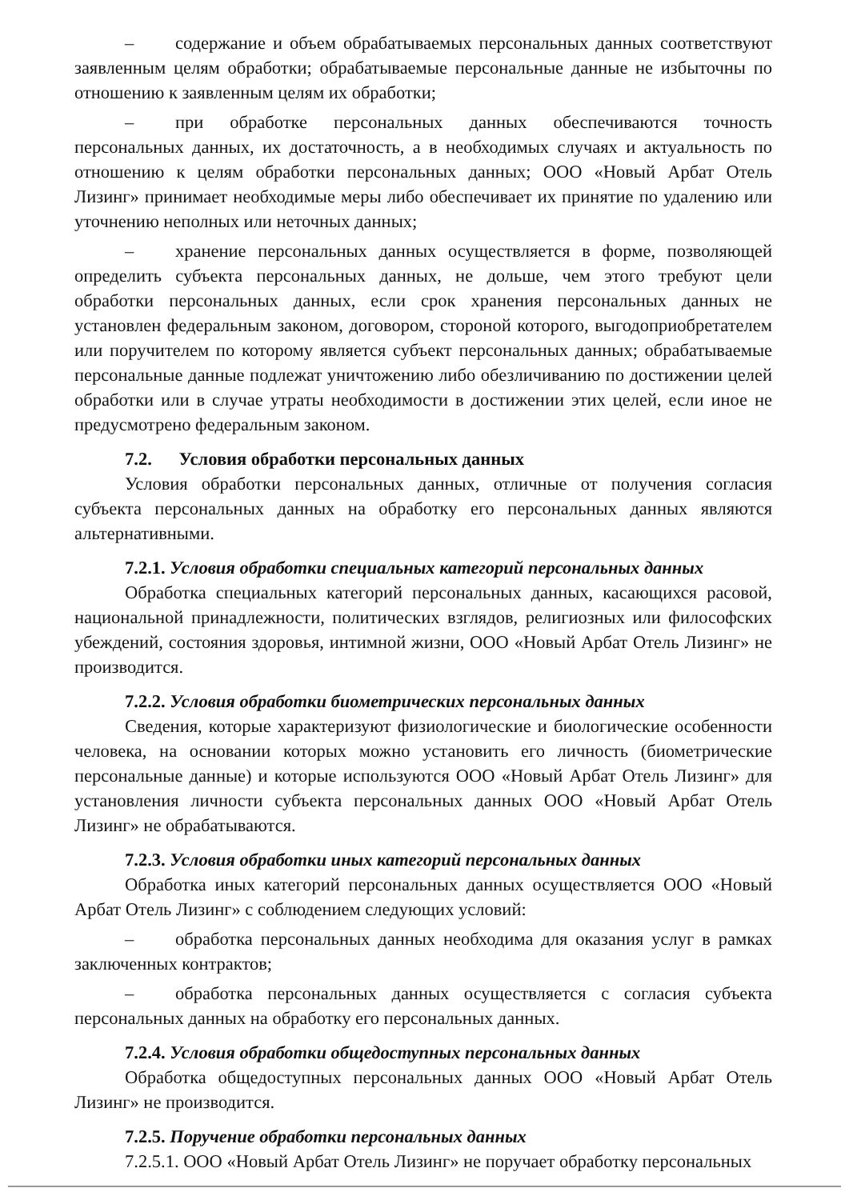– содержание и объем обрабатываемых персональных данных соответствуют заявленным целям обработки; обрабатываемые персональные данные не избыточны по отношению к заявленным целям их обработки;
– при обработке персональных данных обеспечиваются точность персональных данных, их достаточность, а в необходимых случаях и актуальность по отношению к целям обработки персональных данных; ООО «Новый Арбат Отель Лизинг» принимает необходимые меры либо обеспечивает их принятие по удалению или уточнению неполных или неточных данных;
– хранение персональных данных осуществляется в форме, позволяющей определить субъекта персональных данных, не дольше, чем этого требуют цели обработки персональных данных, если срок хранения персональных данных не установлен федеральным законом, договором, стороной которого, выгодоприобретателем или поручителем по которому является субъект персональных данных; обрабатываемые персональные данные подлежат уничтожению либо обезличиванию по достижении целей обработки или в случае утраты необходимости в достижении этих целей, если иное не предусмотрено федеральным законом.
7.2. Условия обработки персональных данных
Условия обработки персональных данных, отличные от получения согласия субъекта персональных данных на обработку его персональных данных являются альтернативными.
7.2.1. Условия обработки специальных категорий персональных данных
Обработка специальных категорий персональных данных, касающихся расовой, национальной принадлежности, политических взглядов, религиозных или философских убеждений, состояния здоровья, интимной жизни, ООО «Новый Арбат Отель Лизинг» не производится.
7.2.2. Условия обработки биометрических персональных данных
Сведения, которые характеризуют физиологические и биологические особенности человека, на основании которых можно установить его личность (биометрические персональные данные) и которые используются ООО «Новый Арбат Отель Лизинг» для установления личности субъекта персональных данных ООО «Новый Арбат Отель Лизинг» не обрабатываются.
7.2.3. Условия обработки иных категорий персональных данных
Обработка иных категорий персональных данных осуществляется ООО «Новый Арбат Отель Лизинг» с соблюдением следующих условий:
– обработка персональных данных необходима для оказания услуг в рамках заключенных контрактов;
– обработка персональных данных осуществляется с согласия субъекта персональных данных на обработку его персональных данных.
7.2.4. Условия обработки общедоступных персональных данных
Обработка общедоступных персональных данных ООО «Новый Арбат Отель Лизинг» не производится.
7.2.5. Поручение обработки персональных данных
7.2.5.1. ООО «Новый Арбат Отель Лизинг» не поручает обработку персональных